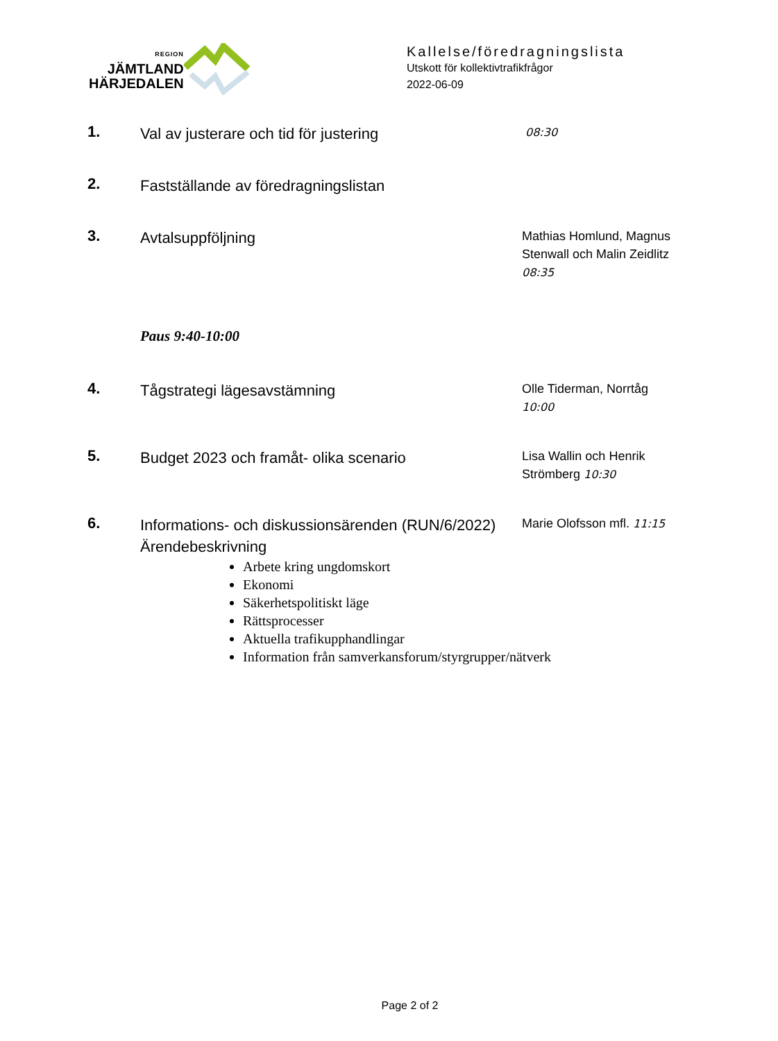REGION
JÄMTLAND
HÄRJEDALEN
Kallelse/föredragningslista
Utskott för kollektivtrafikfrågor
2022-06-09
1.
Val av justerare och tid för justering
08:30
2.
Fastställande av föredragningslistan
3.
Avtalsuppföljning
Mathias Homlund, Magnus Stenwall och Malin Zeidlitz 08:35
Paus 9:40-10:00
4.
Tågstrategi lägesavstämning
Olle Tiderman, Norrtåg 10:00
5.
Budget 2023 och framåt- olika scenario
Lisa Wallin och Henrik Strömberg 10:30
6.
Informations- och diskussionsärenden (RUN/6/2022)
Ärendebeskrivning
Marie Olofsson mfl. 11:15
Arbete kring ungdomskort
Ekonomi
Säkerhetspolitiskt läge
Rättsprocesser
Aktuella trafikupphandlingar
Information från samverkansforum/styrgrupper/nätverk
Page 2 of 2